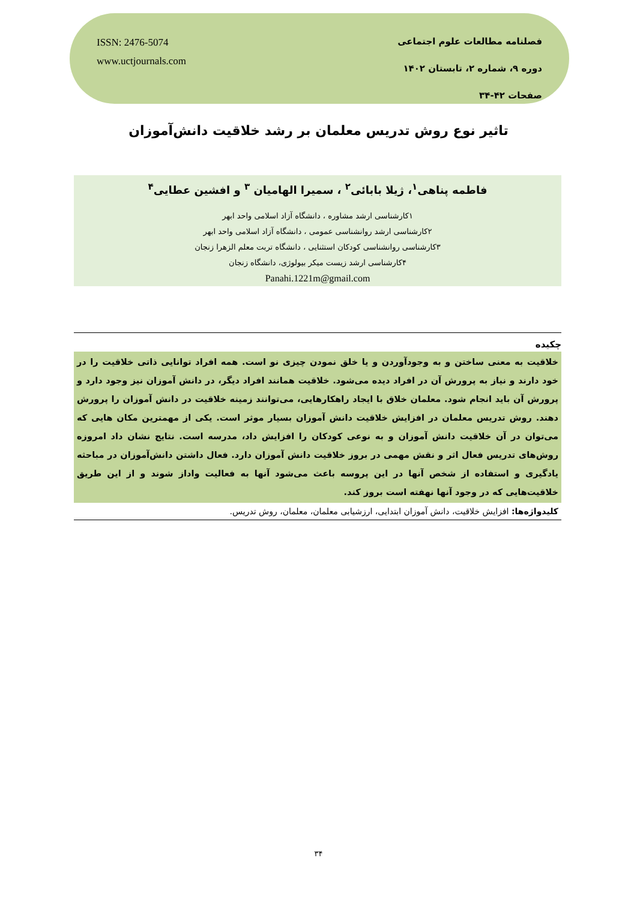ISSN: 2476-5074
www.uctjournals.com
فصلنامه مطالعات علوم اجتماعی
دوره ۹، شماره ۲، تابستان ۱۴۰۲
صفحات ۴۲-۳۴
تاثیر نوع روش تدریس معلمان بر رشد خلاقیت دانش‌آموزان
فاطمه پناهی<sup>۱</sup>، ژیلا بابائی<sup>۲</sup> ، سمیرا الهامیان <sup>۳</sup> و افشین عطایی<sup>۴</sup>
۱کارشناسی ارشد مشاوره ، دانشگاه آزاد اسلامی واحد ابهر
۲کارشناسی ارشد روانشناسی عمومی ، دانشگاه آزاد اسلامی واحد ابهر
۳کارشناسی روانشناسی کودکان استثنایی ، دانشگاه تربت معلم الزهرا زنجان
۴کارشناسی ارشد زیست میکر بیولوژی، دانشگاه زنجان
Panahi.1221m@gmail.com
چکیده
خلاقیت به معنی ساختن و به وجودآوردن و یا خلق نمودن چیزی نو است. همه افراد توانایی ذاتی خلاقیت را در خود دارند و نیاز به پرورش آن در افراد دیده می‌شود. خلاقیت همانند افراد دیگر، در دانش آموزان نیز وجود دارد و پرورش آن باید انجام شود. معلمان خلاق با ایجاد راهکارهایی، می‌توانند زمینه خلاقیت در دانش آموزان را پرورش دهند. روش تدریس معلمان در افزایش خلاقیت دانش آموزان بسیار موثر است. یکی از مهمترین مکان هایی که می‌توان در آن خلاقیت دانش آموزان و به نوعی کودکان را افزایش داد، مدرسه است. نتایج نشان داد امروزه روش‌های تدریس فعال اثر و نقش مهمی در بروز خلاقیت دانش آموزان دارد. فعال داشتن دانش‌آموزان در مباحثه یادگیری و استفاده از شخص آنها در این پروسه باعث می‌شود آنها به فعالیت واداز شوند و از این طریق خلاقیت‌هایی که در وجود آنها نهفته است بروز کند.
کلیدواژه‌ها: افزایش خلاقیت، دانش آموزان ابتدایی، ارزشیابی معلمان، معلمان، روش تدریس.
۳۴